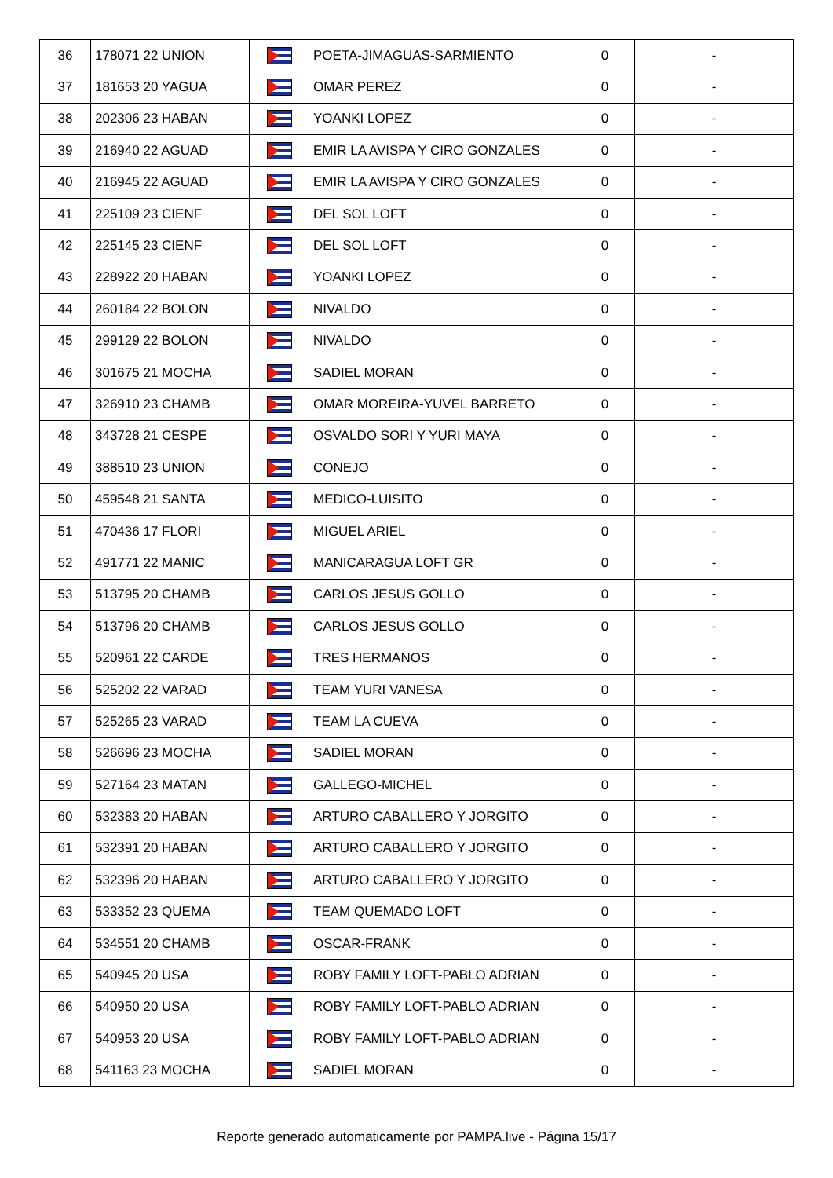| 36 | 178071 22 UNION | | POETA-JIMAGUAS-SARMIENTO | 0 | - |
| 37 | 181653 20 YAGUA | | OMAR PEREZ | 0 | - |
| 38 | 202306 23 HABAN | | YOANKI LOPEZ | 0 | - |
| 39 | 216940 22 AGUAD | | EMIR LA AVISPA Y CIRO GONZALES | 0 | - |
| 40 | 216945 22 AGUAD | | EMIR LA AVISPA Y CIRO GONZALES | 0 | - |
| 41 | 225109 23 CIENF | | DEL SOL LOFT | 0 | - |
| 42 | 225145 23 CIENF | | DEL SOL LOFT | 0 | - |
| 43 | 228922 20 HABAN | | YOANKI LOPEZ | 0 | - |
| 44 | 260184 22 BOLON | | NIVALDO | 0 | - |
| 45 | 299129 22 BOLON | | NIVALDO | 0 | - |
| 46 | 301675 21 MOCHA | | SADIEL MORAN | 0 | - |
| 47 | 326910 23 CHAMB | | OMAR MOREIRA-YUVEL BARRETO | 0 | - |
| 48 | 343728 21 CESPE | | OSVALDO SORI Y YURI MAYA | 0 | - |
| 49 | 388510 23 UNION | | CONEJO | 0 | - |
| 50 | 459548 21 SANTA | | MEDICO-LUISITO | 0 | - |
| 51 | 470436 17 FLORI | | MIGUEL ARIEL | 0 | - |
| 52 | 491771 22 MANIC | | MANICARAGUA LOFT GR | 0 | - |
| 53 | 513795 20 CHAMB | | CARLOS JESUS GOLLO | 0 | - |
| 54 | 513796 20 CHAMB | | CARLOS JESUS GOLLO | 0 | - |
| 55 | 520961 22 CARDE | | TRES HERMANOS | 0 | - |
| 56 | 525202 22 VARAD | | TEAM YURI VANESA | 0 | - |
| 57 | 525265 23 VARAD | | TEAM LA CUEVA | 0 | - |
| 58 | 526696 23 MOCHA | | SADIEL MORAN | 0 | - |
| 59 | 527164 23 MATAN | | GALLEGO-MICHEL | 0 | - |
| 60 | 532383 20 HABAN | | ARTURO CABALLERO Y JORGITO | 0 | - |
| 61 | 532391 20 HABAN | | ARTURO CABALLERO Y JORGITO | 0 | - |
| 62 | 532396 20 HABAN | | ARTURO CABALLERO Y JORGITO | 0 | - |
| 63 | 533352 23 QUEMA | | TEAM QUEMADO LOFT | 0 | - |
| 64 | 534551 20 CHAMB | | OSCAR-FRANK | 0 | - |
| 65 | 540945 20 USA | | ROBY FAMILY LOFT-PABLO ADRIAN | 0 | - |
| 66 | 540950 20 USA | | ROBY FAMILY LOFT-PABLO ADRIAN | 0 | - |
| 67 | 540953 20 USA | | ROBY FAMILY LOFT-PABLO ADRIAN | 0 | - |
| 68 | 541163 23 MOCHA | | SADIEL MORAN | 0 | - |
Reporte generado automaticamente por PAMPA.live - Página 15/17